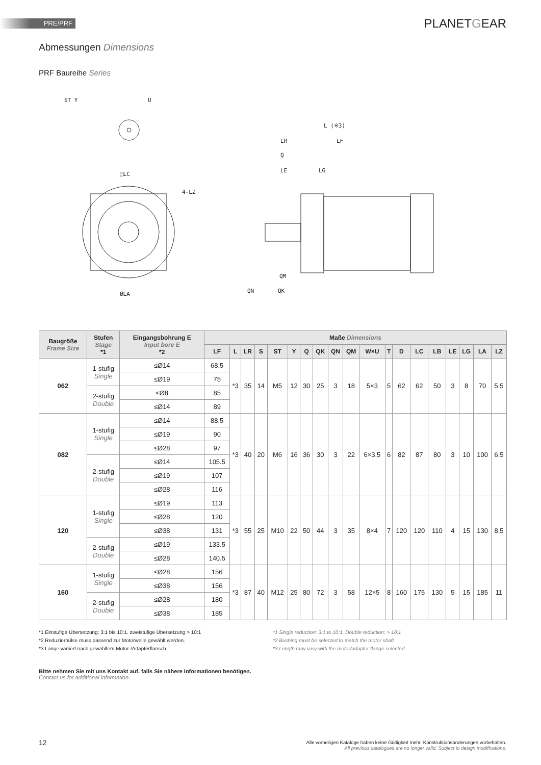PRE/PRF PLANETGEAR
Abmessungen Dimensions
PRF Baureihe Series
ST Y
U
□LC
4-LZ
ØLA
L (※3)
LR
LF
Q
LE
LG
QK
QN
QM
| Baugröße Frame Size | Stufen Stage *1 | Eingangsbohrung E Input bore E *2 | Maße Dimensions | | | | | | | | | | | | | | | | | | |
| --- | --- | --- | --- | --- | --- | --- | --- | --- | --- | --- | --- | --- | --- | --- | --- | --- | --- | --- | --- | --- | --- |
| | | | LF | L | LR | S | ST | Y | Q | QK | QN | QM | W×U | T | D | LC | LB | LE | LG | LA | LZ |
| 062 | 1-stufig Single | ≤Ø14 | 68.5 | *3 | 35 | 14 | M5 | 12 | 30 | 25 | 3 | 18 | 5×3 | 5 | 62 | 62 | 50 | 3 | 8 | 70 | 5.5 |
| | | ≤Ø19 | 75 | | | | | | | | | | | | | | | | | | |
| | 2-stufig Double | ≤Ø8 | 85 | | | | | | | | | | | | | | | | | | |
| | | ≤Ø14 | 89 | | | | | | | | | | | | | | | | | | |
| 082 | 1-stufig Single | ≤Ø14 | 88.5 | *3 | 40 | 20 | M6 | 16 | 36 | 30 | 3 | 22 | 6×3.5 | 6 | 82 | 87 | 80 | 3 | 10 | 100 | 6.5 |
| | | ≤Ø19 | 90 | | | | | | | | | | | | | | | | | | |
| | | ≤Ø28 | 97 | | | | | | | | | | | | | | | | | | |
| | 2-stufig Double | ≤Ø14 | 105.5 | | | | | | | | | | | | | | | | | | |
| | | ≤Ø19 | 107 | | | | | | | | | | | | | | | | | | |
| | | ≤Ø28 | 116 | | | | | | | | | | | | | | | | | | |
| 120 | 1-stufig Single | ≤Ø19 | 113 | *3 | 55 | 25 | M10 | 22 | 50 | 44 | 3 | 35 | 8×4 | 7 | 120 | 120 | 110 | 4 | 15 | 130 | 8.5 |
| | | ≤Ø28 | 120 | | | | | | | | | | | | | | | | | | |
| | | ≤Ø38 | 131 | | | | | | | | | | | | | | | | | | |
| | 2-stufig Double | ≤Ø19 | 133.5 | | | | | | | | | | | | | | | | | | |
| | | ≤Ø28 | 140.5 | | | | | | | | | | | | | | | | | | |
| 160 | 1-stufig Single | ≤Ø28 | 156 | *3 | 87 | 40 | M12 | 25 | 80 | 72 | 3 | 58 | 12×5 | 8 | 160 | 175 | 130 | 5 | 15 | 185 | 11 |
| | | ≤Ø38 | 156 | | | | | | | | | | | | | | | | | | |
| | 2-stufig Double | ≤Ø28 | 180 | | | | | | | | | | | | | | | | | | |
| | | ≤Ø38 | 185 | | | | | | | | | | | | | | | | | | |
*1 Einstufige Übersetzung: 3:1 bis 10:1. zweistufige Übersetzung > 10:1
*2 Reduzierhülse muss passend zur Motorwelle gewählt werden.
*3 Länge variiert nach gewähltem Motor-/Adapterflansch.
*1 Single reduction: 3:1 to 10:1. Double reduction: > 10:1
*2 Bushing must be selected to match the motor shaft.
*3 Length may vary with the motor/adapter flange selected.
Bitte nehmen Sie mit uns Kontakt auf. falls Sie nähere Informationen benötigen.
Contact us for additional information.
12
Alle vorherigen Kataloge haben keine Gültigkeit mehr. Konstruktionsänderungen vorbehalten.
All previous catalogues are no longer valid. Subject to design modifications.